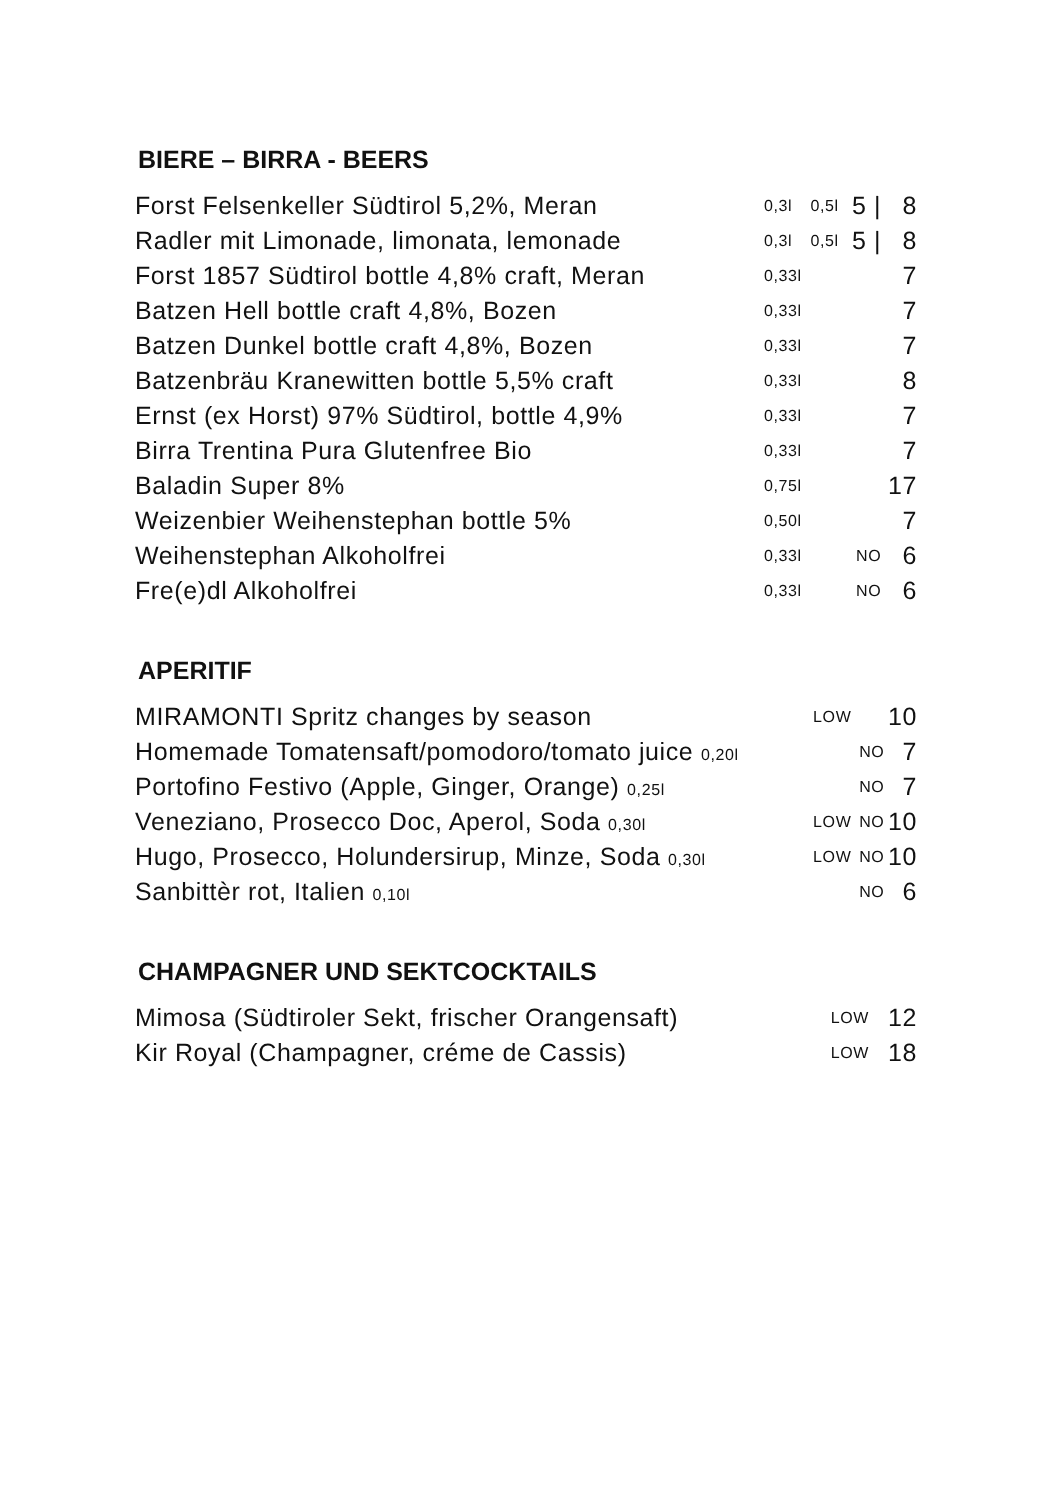BIERE – BIRRA - BEERS
| Forst Felsenkeller Südtirol 5,2%, Meran | 0,3l | 0,5l | 5 / | 8 |
| Radler mit Limonade, limonata, lemonade | 0,3l | 0,5l | 5 / | 8 |
| Forst 1857 Südtirol bottle 4,8% craft, Meran | 0,33l | | | 7 |
| Batzen Hell bottle craft 4,8%, Bozen | 0,33l | | | 7 |
| Batzen Dunkel bottle craft 4,8%, Bozen | 0,33l | | | 7 |
| Batzenbräu Kranewitten bottle 5,5% craft | 0,33l | | | 8 |
| Ernst (ex Horst) 97% Südtirol, bottle 4,9% | 0,33l | | | 7 |
| Birra Trentina Pura Glutenfree Bio | 0,33l | | | 7 |
| Baladin Super 8% | 0,75l | | | 17 |
| Weizenbier Weihenstephan bottle 5% | 0,50l | | | 7 |
| Weihenstephan Alkoholfrei | 0,33l | | NO | 6 |
| Fre(e)dl Alkoholfrei | 0,33l | | NO | 6 |
APERITIF
| MIRAMONTI Spritz changes by season | LOW | | 10 |
| Homemade Tomatensaft/pomodoro/tomato juice 0,20l | | NO | 7 |
| Portofino Festivo (Apple, Ginger, Orange) 0,25l | | NO | 7 |
| Veneziano, Prosecco Doc, Aperol, Soda 0,30l | LOW | NO | 10 |
| Hugo, Prosecco, Holundersirup, Minze, Soda 0,30l | LOW | NO | 10 |
| Sanbittèr rot, Italien 0,10l | | NO | 6 |
CHAMPAGNER UND SEKTCOCKTAILS
| Mimosa (Südtiroler Sekt, frischer Orangensaft) | LOW | 12 |
| Kir Royal (Champagner, créme de Cassis) | LOW | 18 |